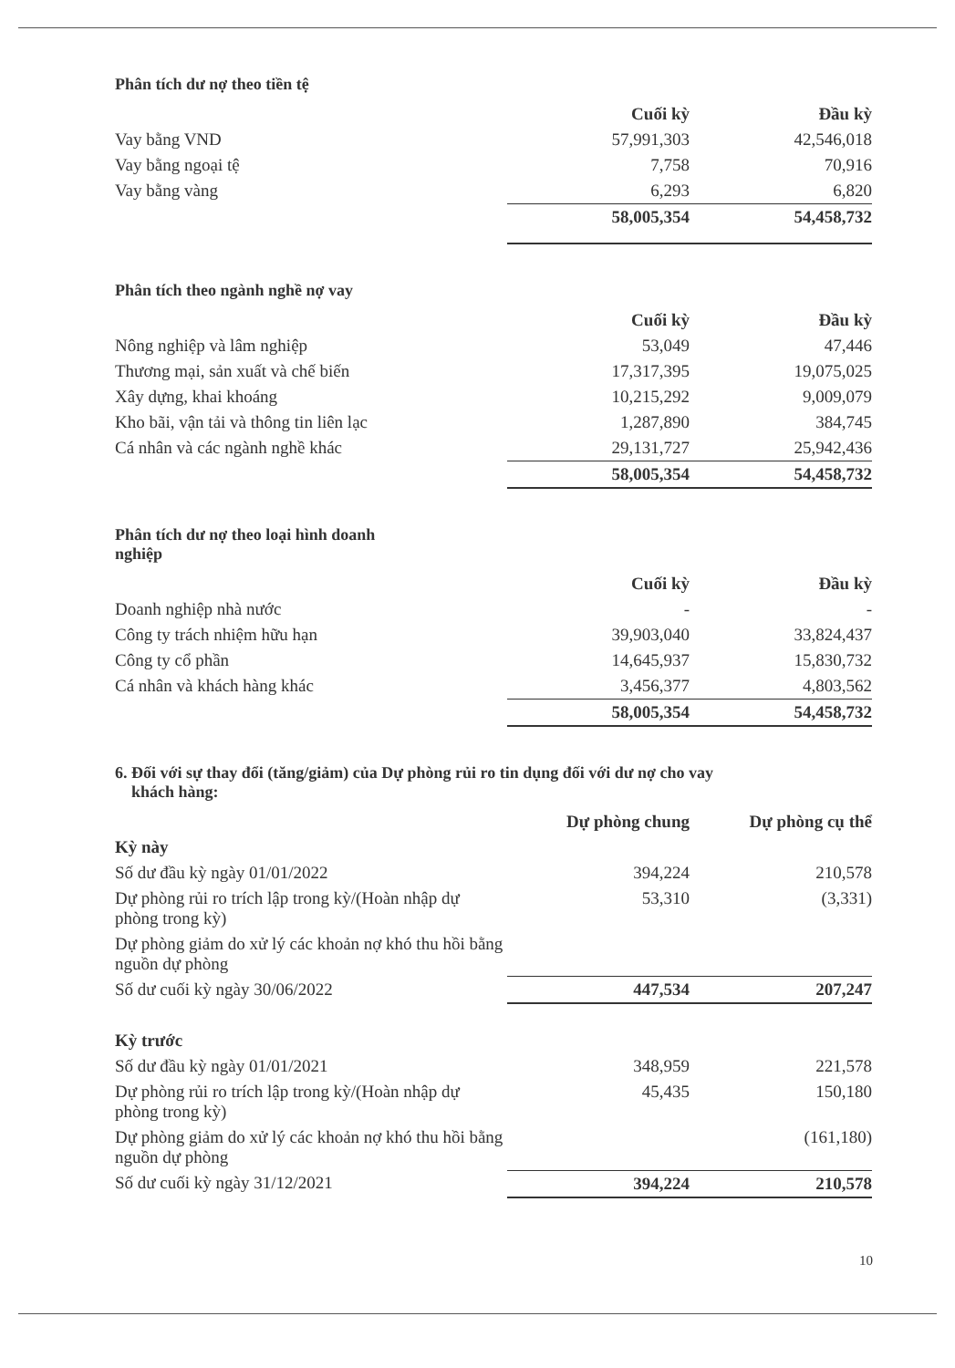Phân tích dư nợ theo tiền tệ
| | Cuối kỳ | Đầu kỳ |
| --- | --- | --- |
| Vay bằng VND | 57,991,303 | 42,546,018 |
| Vay bằng ngoại tệ | 7,758 | 70,916 |
| Vay bằng vàng | 6,293 | 6,820 |
| | 58,005,354 | 54,458,732 |
Phân tích theo ngành nghề nợ vay
| | Cuối kỳ | Đầu kỳ |
| --- | --- | --- |
| Nông nghiệp và lâm nghiệp | 53,049 | 47,446 |
| Thương mại, sản xuất và chế biến | 17,317,395 | 19,075,025 |
| Xây dựng, khai khoáng | 10,215,292 | 9,009,079 |
| Kho bãi, vận tải và thông tin liên lạc | 1,287,890 | 384,745 |
| Cá nhân và các ngành nghề khác | 29,131,727 | 25,942,436 |
| | 58,005,354 | 54,458,732 |
Phân tích dư nợ theo loại hình doanh
nghiệp
| | Cuối kỳ | Đầu kỳ |
| --- | --- | --- |
| Doanh nghiệp nhà nước | - | - |
| Công ty trách nhiệm hữu hạn | 39,903,040 | 33,824,437 |
| Công ty cổ phần | 14,645,937 | 15,830,732 |
| Cá nhân và khách hàng khác | 3,456,377 | 4,803,562 |
| | 58,005,354 | 54,458,732 |
6. Đối với sự thay đổi (tăng/giảm) của Dự phòng rủi ro tin dụng đối với dư nợ cho vay
khách hàng:
| | Dự phòng chung | Dự phòng cụ thể |
| --- | --- | --- |
| Kỳ này | | |
| Số dư đầu kỳ ngày 01/01/2022 | 394,224 | 210,578 |
| Dự phòng rủi ro trích lập trong kỳ/(Hoàn nhập dự phòng trong kỳ) | 53,310 | (3,331) |
| Dự phòng giảm do xử lý các khoản nợ khó thu hồi bằng nguồn dự phòng | | |
| Số dư cuối kỳ ngày 30/06/2022 | 447,534 | 207,247 |
| Kỳ trước | | |
| Số dư đầu kỳ ngày 01/01/2021 | 348,959 | 221,578 |
| Dự phòng rủi ro trích lập trong kỳ/(Hoàn nhập dự phòng trong kỳ) | 45,435 | 150,180 |
| Dự phòng giảm do xử lý các khoản nợ khó thu hồi bằng nguồn dự phòng | | (161,180) |
| Số dư cuối kỳ ngày 31/12/2021 | 394,224 | 210,578 |
10